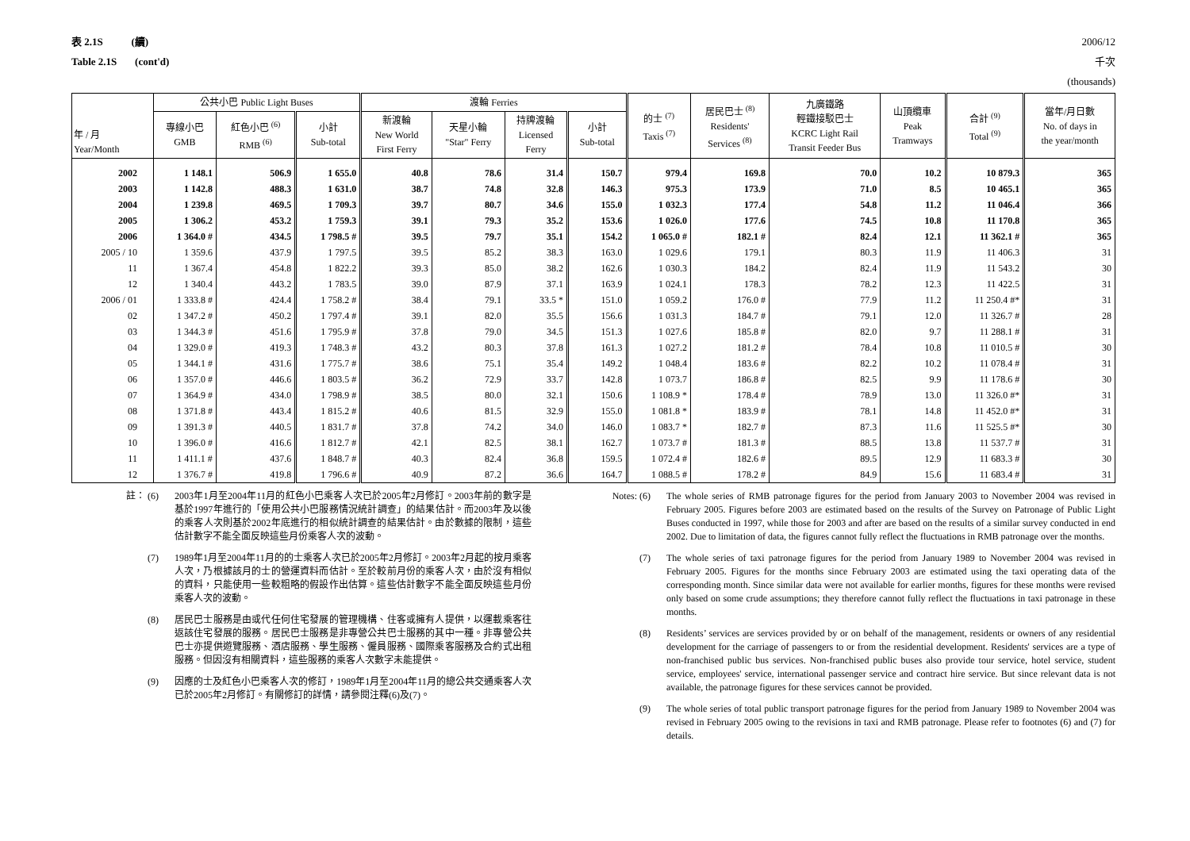表 2.1S (續)
Table 2.1S (cont'd)
2006/12
千次
(thousands)
| 年 / 月 Year/Month | 公共小巴 Public Light Buses | | | 渡輪 Ferries | | | | 的士 <sup>(7)</sup> Taxis <sup>(7)</sup> | 居民巴士 <sup>(8)</sup> Residents' Services <sup>(8)</sup> | 九廣鐵路 輕鐵接駁巴士 KCRC Light Rail Transit Feeder Bus | 山頂纜車 Peak Tramways | 合計 <sup>(9)</sup> Total <sup>(9)</sup> | 當年/月日數 No. of days in the year/month |
| --- | --- | --- | --- | --- | --- | --- | --- | --- | --- | --- | --- | --- | --- |
| | 專線小巴 GMB | 紅色小巴 <sup>(6)</sup> RMB <sup>(6)</sup> | 小計 Sub-total | 新渡輪 New World First Ferry | 天星小輪 "Star" Ferry | 持牌渡輪 Licensed Ferry | 小計 Sub-total | | | | | | |
| 2002 | 1 148.1 | 506.9 | 1 655.0 | 40.8 | 78.6 | 31.4 | 150.7 | 979.4 | 169.8 | 70.0 | 10.2 | 10 879.3 | 365 |
| 2003 | 1 142.8 | 488.3 | 1 631.0 | 38.7 | 74.8 | 32.8 | 146.3 | 975.3 | 173.9 | 71.0 | 8.5 | 10 465.1 | 365 |
| 2004 | 1 239.8 | 469.5 | 1 709.3 | 39.7 | 80.7 | 34.6 | 155.0 | 1 032.3 | 177.4 | 54.8 | 11.2 | 11 046.4 | 366 |
| 2005 | 1 306.2 | 453.2 | 1 759.3 | 39.1 | 79.3 | 35.2 | 153.6 | 1 026.0 | 177.6 | 74.5 | 10.8 | 11 170.8 | 365 |
| 2006 | 1 364.0 # | 434.5 | 1 798.5 # | 39.5 | 79.7 | 35.1 | 154.2 | 1 065.0 # | 182.1 # | 82.4 | 12.1 | 11 362.1 # | 365 |
| 2005 / 10 | 1 359.6 | 437.9 | 1 797.5 | 39.5 | 85.2 | 38.3 | 163.0 | 1 029.6 | 179.1 | 80.3 | 11.9 | 11 406.3 | 31 |
| 11 | 1 367.4 | 454.8 | 1 822.2 | 39.3 | 85.0 | 38.2 | 162.6 | 1 030.3 | 184.2 | 82.4 | 11.9 | 11 543.2 | 30 |
| 12 | 1 340.4 | 443.2 | 1 783.5 | 39.0 | 87.9 | 37.1 | 163.9 | 1 024.1 | 178.3 | 78.2 | 12.3 | 11 422.5 | 31 |
| 2006 / 01 | 1 333.8 # | 424.4 | 1 758.2 # | 38.4 | 79.1 | 33.5 * | 151.0 | 1 059.2 | 176.0 # | 77.9 | 11.2 | 11 250.4 #* | 31 |
| 02 | 1 347.2 # | 450.2 | 1 797.4 # | 39.1 | 82.0 | 35.5 | 156.6 | 1 031.3 | 184.7 # | 79.1 | 12.0 | 11 326.7 # | 28 |
| 03 | 1 344.3 # | 451.6 | 1 795.9 # | 37.8 | 79.0 | 34.5 | 151.3 | 1 027.6 | 185.8 # | 82.0 | 9.7 | 11 288.1 # | 31 |
| 04 | 1 329.0 # | 419.3 | 1 748.3 # | 43.2 | 80.3 | 37.8 | 161.3 | 1 027.2 | 181.2 # | 78.4 | 10.8 | 11 010.5 # | 30 |
| 05 | 1 344.1 # | 431.6 | 1 775.7 # | 38.6 | 75.1 | 35.4 | 149.2 | 1 048.4 | 183.6 # | 82.2 | 10.2 | 11 078.4 # | 31 |
| 06 | 1 357.0 # | 446.6 | 1 803.5 # | 36.2 | 72.9 | 33.7 | 142.8 | 1 073.7 | 186.8 # | 82.5 | 9.9 | 11 178.6 # | 30 |
| 07 | 1 364.9 # | 434.0 | 1 798.9 # | 38.5 | 80.0 | 32.1 | 150.6 | 1 108.9 * | 178.4 # | 78.9 | 13.0 | 11 326.0 #* | 31 |
| 08 | 1 371.8 # | 443.4 | 1 815.2 # | 40.6 | 81.5 | 32.9 | 155.0 | 1 081.8 * | 183.9 # | 78.1 | 14.8 | 11 452.0 #* | 31 |
| 09 | 1 391.3 # | 440.5 | 1 831.7 # | 37.8 | 74.2 | 34.0 | 146.0 | 1 083.7 * | 182.7 # | 87.3 | 11.6 | 11 525.5 #* | 30 |
| 10 | 1 396.0 # | 416.6 | 1 812.7 # | 42.1 | 82.5 | 38.1 | 162.7 | 1 073.7 # | 181.3 # | 88.5 | 13.8 | 11 537.7 # | 31 |
| 11 | 1 411.1 # | 437.6 | 1 848.7 # | 40.3 | 82.4 | 36.8 | 159.5 | 1 072.4 # | 182.6 # | 89.5 | 12.9 | 11 683.3 # | 30 |
| 12 | 1 376.7 # | 419.8 | 1 796.6 # | 40.9 | 87.2 | 36.6 | 164.7 | 1 088.5 # | 178.2 # | 84.9 | 15.6 | 11 683.4 # | 31 |
註： (6) 2003年1月至2004年11月的紅色小巴乘客人次已於2005年2月修訂。2003年前的數字是基於1997年進行的「使用公共小巴服務情況統計調查」的結果估計。而2003年及以後的乘客人次則基於2002年底進行的相似統計調查的結果估計。由於數據的限制，這些估計數字不能全面反映這些月份乘客人次的波動。
(7) 1989年1月至2004年11月的的士乘客人次已於2005年2月修訂。2003年2月起的按月乘客人次，乃根據該月的士的營運資料而估計。至於較前月份的乘客人次，由於沒有相似的資料，只能使用一些較粗略的假設作出估算。這些估計數字不能全面反映這些月份乘客人次的波動。
(8) 居民巴士服務是由或代任何住宅發展的管理機構、住客或擁有人提供，以運載乘客往返該住宅發展的服務。居民巴士服務是非專營公共巴士服務的其中一種。非專營公共巴士亦提供遊覽服務、酒店服務、學生服務、僱員服務、國際乘客服務及合約式出租服務。但因沒有相關資料，這些服務的乘客人次數字未能提供。
(9) 因應的士及紅色小巴乘客人次的修訂，1989年1月至2004年11月的總公共交通乘客人次已於2005年2月修訂。有關修訂的詳情，請參閱注釋(6)及(7)。
Notes: (6) The whole series of RMB patronage figures for the period from January 2003 to November 2004 was revised in February 2005. Figures before 2003 are estimated based on the results of the Survey on Patronage of Public Light Buses conducted in 1997, while those for 2003 and after are based on the results of a similar survey conducted in end 2002. Due to limitation of data, the figures cannot fully reflect the fluctuations in RMB patronage over the months.
(7) The whole series of taxi patronage figures for the period from January 1989 to November 2004 was revised in February 2005. Figures for the months since February 2003 are estimated using the taxi operating data of the corresponding month. Since similar data were not available for earlier months, figures for these months were revised only based on some crude assumptions; they therefore cannot fully reflect the fluctuations in taxi patronage in these months.
(8) Residents’ services are services provided by or on behalf of the management, residents or owners of any residential development for the carriage of passengers to or from the residential development. Residents' services are a type of non-franchised public bus services. Non-franchised public buses also provide tour service, hotel service, student service, employees' service, international passenger service and contract hire service. But since relevant data is not available, the patronage figures for these services cannot be provided.
(9) The whole series of total public transport patronage figures for the period from January 1989 to November 2004 was revised in February 2005 owing to the revisions in taxi and RMB patronage. Please refer to footnotes (6) and (7) for details.